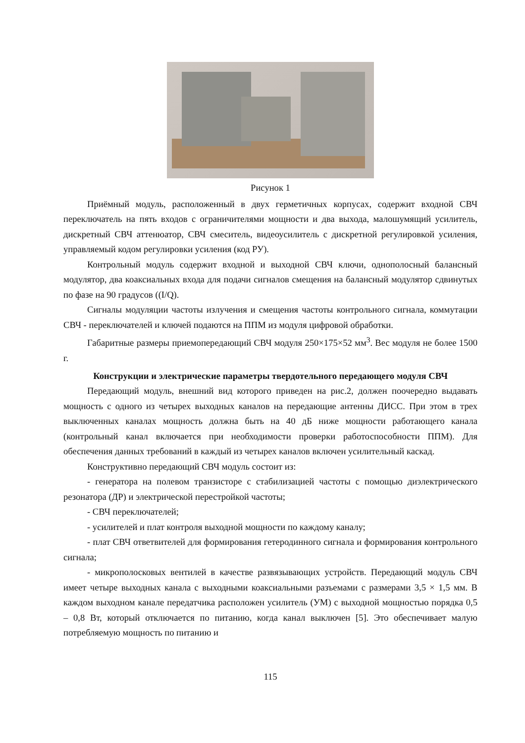Рисунок 1
Приёмный модуль, расположенный в двух герметичных корпусах, содержит входной СВЧ переключатель на пять входов с ограничителями мощности и два выхода, малошумящий усилитель, дискретный СВЧ аттенюатор, СВЧ смеситель, видеоусилитель с дискретной регулировкой усиления, управляемый кодом регулировки усиления (код РУ).
Контрольный модуль содержит входной и выходной СВЧ ключи, однополосный балансный модулятор, два коаксиальных входа для подачи сигналов смещения на балансный модулятор сдвинутых по фазе на 90 градусов ((I/Q).
Сигналы модуляции частоты излучения и смещения частоты контрольного сигнала, коммутации СВЧ - переключателей и ключей подаются на ППМ из модуля цифровой обработки.
Габаритные размеры приемопередающий СВЧ модуля 250×175×52 мм<sup>3</sup>. Вес модуля не более 1500 г.
Конструкции и электрические параметры твердотельного передающего модуля СВЧ
Передающий модуль, внешний вид которого приведен на рис.2, должен поочередно выдавать мощность с одного из четырех выходных каналов на передающие антенны ДИСС. При этом в трех выключенных каналах мощность должна быть на 40 дБ ниже мощности работающего канала (контрольный канал включается при необходимости проверки работоспособности ППМ). Для обеспечения данных требований в каждый из четырех каналов включен усилительный каскад.
Конструктивно передающий СВЧ модуль состоит из:
- генератора на полевом транзисторе с стабилизацией частоты с помощью диэлектрического резонатора (ДР) и электрической перестройкой частоты;
- СВЧ переключателей;
- усилителей и плат контроля выходной мощности по каждому каналу;
- плат СВЧ ответвителей для формирования гетеродинного сигнала и формирования контрольного сигнала;
- микрополосковых вентилей в качестве развязывающих устройств. Передающий модуль СВЧ имеет четыре выходных канала с выходными коаксиальными разъемами с размерами 3,5 × 1,5 мм. В каждом выходном канале передатчика расположен усилитель (УМ) с выходной мощностью порядка 0,5 – 0,8 Вт, который отключается по питанию, когда канал выключен [5]. Это обеспечивает малую потребляемую мощность по питанию и
115